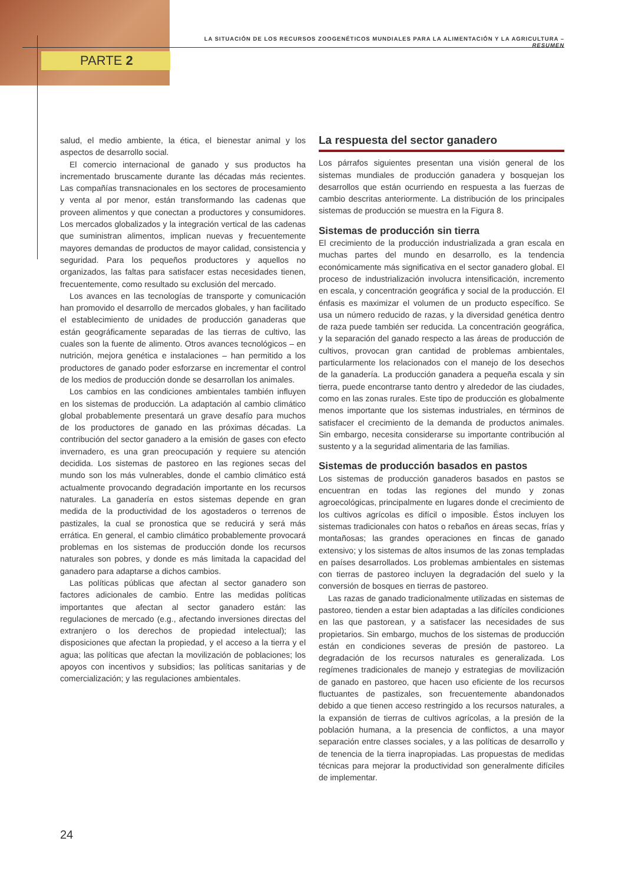LA SITUACIÓN DE LOS RECURSOS ZOOGENÉTICOS MUNDIALES PARA LA ALIMENTACIÓN Y LA AGRICULTURA – RESUMEN
PARTE 2
salud, el medio ambiente, la ética, el bienestar animal y los aspectos de desarrollo social.
El comercio internacional de ganado y sus productos ha incrementado bruscamente durante las décadas más recientes. Las compañías transnacionales en los sectores de procesamiento y venta al por menor, están transformando las cadenas que proveen alimentos y que conectan a productores y consumidores. Los mercados globalizados y la integración vertical de las cadenas que suministran alimentos, implican nuevas y frecuentemente mayores demandas de productos de mayor calidad, consistencia y seguridad. Para los pequeños productores y aquellos no organizados, las faltas para satisfacer estas necesidades tienen, frecuentemente, como resultado su exclusión del mercado.
Los avances en las tecnologías de transporte y comunicación han promovido el desarrollo de mercados globales, y han facilitado el establecimiento de unidades de producción ganaderas que están geográficamente separadas de las tierras de cultivo, las cuales son la fuente de alimento. Otros avances tecnológicos – en nutrición, mejora genética e instalaciones – han permitido a los productores de ganado poder esforzarse en incrementar el control de los medios de producción donde se desarrollan los animales.
Los cambios en las condiciones ambientales también influyen en los sistemas de producción. La adaptación al cambio climático global probablemente presentará un grave desafío para muchos de los productores de ganado en las próximas décadas. La contribución del sector ganadero a la emisión de gases con efecto invernadero, es una gran preocupación y requiere su atención decidida. Los sistemas de pastoreo en las regiones secas del mundo son los más vulnerables, donde el cambio climático está actualmente provocando degradación importante en los recursos naturales. La ganadería en estos sistemas depende en gran medida de la productividad de los agostaderos o terrenos de pastizales, la cual se pronostica que se reducirá y será más errática. En general, el cambio climático probablemente provocará problemas en los sistemas de producción donde los recursos naturales son pobres, y donde es más limitada la capacidad del ganadero para adaptarse a dichos cambios.
Las políticas públicas que afectan al sector ganadero son factores adicionales de cambio. Entre las medidas políticas importantes que afectan al sector ganadero están: las regulaciones de mercado (e.g., afectando inversiones directas del extranjero o los derechos de propiedad intelectual); las disposiciones que afectan la propiedad, y el acceso a la tierra y el agua; las políticas que afectan la movilización de poblaciones; los apoyos con incentivos y subsidios; las políticas sanitarias y de comercialización; y las regulaciones ambientales.
La respuesta del sector ganadero
Los párrafos siguientes presentan una visión general de los sistemas mundiales de producción ganadera y bosquejan los desarrollos que están ocurriendo en respuesta a las fuerzas de cambio descritas anteriormente. La distribución de los principales sistemas de producción se muestra en la Figura 8.
Sistemas de producción sin tierra
El crecimiento de la producción industrializada a gran escala en muchas partes del mundo en desarrollo, es la tendencia económicamente más significativa en el sector ganadero global. El proceso de industrialización involucra intensificación, incremento en escala, y concentración geográfica y social de la producción. El énfasis es maximizar el volumen de un producto específico. Se usa un número reducido de razas, y la diversidad genética dentro de raza puede también ser reducida. La concentración geográfica, y la separación del ganado respecto a las áreas de producción de cultivos, provocan gran cantidad de problemas ambientales, particularmente los relacionados con el manejo de los desechos de la ganadería. La producción ganadera a pequeña escala y sin tierra, puede encontrarse tanto dentro y alrededor de las ciudades, como en las zonas rurales. Este tipo de producción es globalmente menos importante que los sistemas industriales, en términos de satisfacer el crecimiento de la demanda de productos animales. Sin embargo, necesita considerarse su importante contribución al sustento y a la seguridad alimentaria de las familias.
Sistemas de producción basados en pastos
Los sistemas de producción ganaderos basados en pastos se encuentran en todas las regiones del mundo y zonas agroecológicas, principalmente en lugares donde el crecimiento de los cultivos agrícolas es difícil o imposible. Éstos incluyen los sistemas tradicionales con hatos o rebaños en áreas secas, frías y montañosas; las grandes operaciones en fincas de ganado extensivo; y los sistemas de altos insumos de las zonas templadas en países desarrollados. Los problemas ambientales en sistemas con tierras de pastoreo incluyen la degradación del suelo y la conversión de bosques en tierras de pastoreo.
Las razas de ganado tradicionalmente utilizadas en sistemas de pastoreo, tienden a estar bien adaptadas a las difíciles condiciones en las que pastorean, y a satisfacer las necesidades de sus propietarios. Sin embargo, muchos de los sistemas de producción están en condiciones severas de presión de pastoreo. La degradación de los recursos naturales es generalizada. Los regímenes tradicionales de manejo y estrategias de movilización de ganado en pastoreo, que hacen uso eficiente de los recursos fluctuantes de pastizales, son frecuentemente abandonados debido a que tienen acceso restringido a los recursos naturales, a la expansión de tierras de cultivos agrícolas, a la presión de la población humana, a la presencia de conflictos, a una mayor separación entre classes sociales, y a las políticas de desarrollo y de tenencia de la tierra inapropiadas. Las propuestas de medidas técnicas para mejorar la productividad son generalmente difíciles de implementar.
24